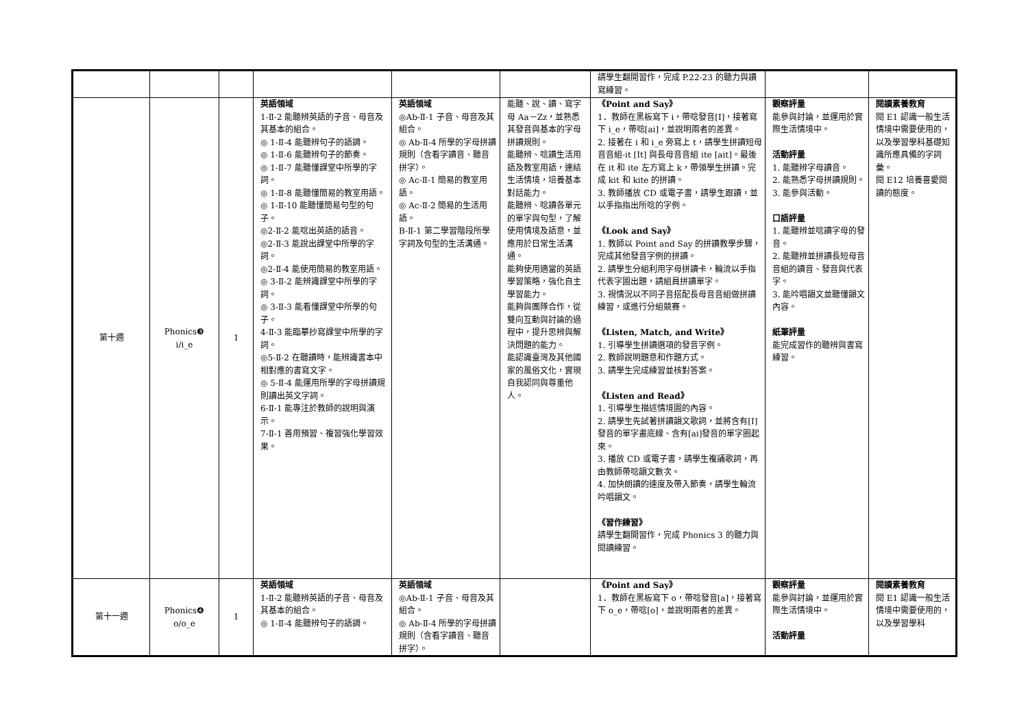| | | | | | | 請學生翻開習作，完成 P.22-23 的聽力與讀寫練習。 | | |
| 第十週 | Phonics❸ i/i_e | 1 | 英語領域 1-Ⅱ-2 能聽辨英語的子音、母音及其基本的組合。 ◎ 1-Ⅱ-4 能聽辨句子的語調。 ◎ 1-Ⅱ-6 能聽辨句子的節奏。 ◎ 1-Ⅱ-7 能聽懂課堂中所學的字詞。 ◎ 1-Ⅱ-8 能聽懂簡易的教室用語。 ◎ 1-Ⅱ-10 能聽懂簡易句型的句子。 ◎2-Ⅱ-2 能唸出英語的語音。 ◎2-Ⅱ-3 能說出課堂中所學的字詞。 ◎2-Ⅱ-4 能使用簡易的教室用語。 ◎ 3-Ⅱ-2 能辨識課堂中所學的字詞。 ◎ 3-Ⅱ-3 能看懂課堂中所學的句子。 4-Ⅱ-3 能臨摹抄寫課堂中所學的字詞。 ◎5-Ⅱ-2 在聽讀時，能辨識書本中相對應的書寫文字。 ◎ 5-Ⅱ-4 能運用所學的字母拼讀規則讀出英文字詞。 6-Ⅱ-1 能專注於教師的說明與演示。 7-Ⅱ-1 善用預習、複習強化學習效果。 | 英語領域 ◎Ab-Ⅱ-1 子音、母音及其組合。 ◎ Ab-Ⅱ-4 所學的字母拼讀規則（含看字讀音、聽音拼字）。 ◎ Ac-Ⅱ-1 簡易的教室用語。 ◎ Ac-Ⅱ-2 簡易的生活用語。 B-Ⅱ-1 第二學習階段所學字詞及句型的生活溝通。 | 能聽、說、讀、寫字母 Aa－Zz，並熟悉其發音與基本的字母拼讀規則。 能聽辨、唸讀生活用語及教室用語，連結生活情境，培養基本對話能力。 能聽辨、唸讀各單元的單字與句型，了解使用情境及語意，並應用於日常生活溝通。 能夠使用適當的英語學習策略，強化自主學習能力。 能夠與團隊合作，從雙向互動與討論的過程中，提升思辨與解決問題的能力。 能認識臺灣及其他國家的風俗文化，實現自我認同與尊重他人。 | 《Point and Say》 1．教師在黑板寫下 i，帶唸發音[I]，接著寫下 i_e，帶唸[ai]，並說明兩者的差異。 2. 接著在 i 和 i_e 旁寫上 t，請學生拼讀短母音音組-it [It] 與長母音音組 ite [ait]。最後在 it 和 ite 左方寫上 k，帶領學生拼讀。完成 kit 和 kite 的拼讀。 3. 教師播放 CD 或電子書，請學生跟讀，並以手指指出所唸的字例。 《Look and Say》 1. 教師以 Point and Say 的拼讀教學步驟，完成其他發音字例的拼讀。 2. 請學生分組利用字母拼讀卡，輪流以手指代表字圖出題，請組員拼讀單字。 3. 視情況以不同子音搭配長母音音組做拼讀練習，或進行分組競賽。 《Listen, Match, and Write》 1. 引導學生拼讀選項的發音字例。 2. 教師說明題意和作題方式。 3. 請學生完成練習並核對答案。 《Listen and Read》 1. 引導學生描述情境圖的內容。 2. 請學生先試著拼讀韻文歌詞，並將含有[I]發音的單字畫底線、含有[ai]發音的單字圈起來。 3. 播放 CD 或電子書，請學生複誦歌詞，再由教師帶唸韻文數次。 4. 加快朗讀的速度及帶入節奏，請學生輪流吟唱韻文。 《習作練習》 請學生翻開習作，完成 Phonics 3 的聽力與閱讀練習。 | 觀察評量 能參與討論，並運用於實際生活情境中。 活動評量 1. 能聽辨字母讀音。 2. 能熟悉字母拼讀規則。 3. 能參與活動。 口語評量 1. 能聽辨並唸讀字母的發音。 2. 能聽辨並拼讀長短母音音組的讀音、發音與代表字。 3. 能吟唱韻文並聽懂韻文內容。 紙筆評量 能完成習作的聽辨與書寫練習。 | 閱讀素養教育 閱 E1 認識一般生活情境中需要使用的，以及學習學科基礎知識所應具備的字詞彙。 閱 E12 培養喜愛閱讀的態度。 |
| 第十一週 | Phonics❹ o/o_e | 1 | 英語領域 1-Ⅱ-2 能聽辨英語的子音、母音及其基本的組合。 ◎ 1-Ⅱ-4 能聽辨句子的語調。 | 英語領域 ◎Ab-Ⅱ-1 子音、母音及其組合。 ◎ Ab-Ⅱ-4 所學的字母拼讀規則（含看字讀音、聽音拼字）。 | | 《Point and Say》 1．教師在黑板寫下 o，帶唸發音[a]，接著寫下 o_e，帶唸[o]，並說明兩者的差異。 | 觀察評量 能參與討論，並運用於實際生活情境中。 活動評量 | 閱讀素養教育 閱 E1 認識一般生活情境中需要使用的，以及學習學科 |